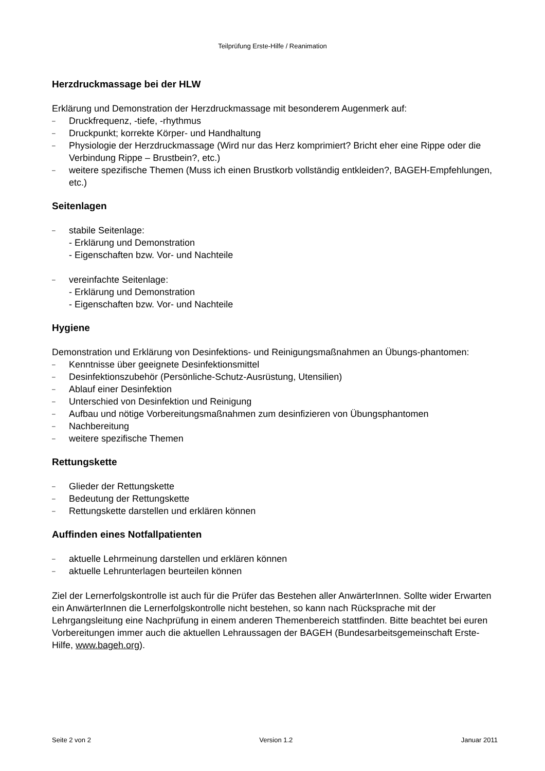Teilprüfung Erste-Hilfe / Reanimation
Herzdruckmassage bei der HLW
Erklärung und Demonstration der Herzdruckmassage mit besonderem Augenmerk auf:
– Druckfrequenz, -tiefe, -rhythmus
– Druckpunkt; korrekte Körper- und Handhaltung
– Physiologie der Herzdruckmassage (Wird nur das Herz komprimiert? Bricht eher eine Rippe oder die Verbindung Rippe – Brustbein?, etc.)
– weitere spezifische Themen (Muss ich einen Brustkorb vollständig entkleiden?, BAGEH-Empfehlungen, etc.)
Seitenlagen
– stabile Seitenlage:
- Erklärung und Demonstration
- Eigenschaften bzw. Vor- und Nachteile
– vereinfachte Seitenlage:
- Erklärung und Demonstration
- Eigenschaften bzw. Vor- und Nachteile
Hygiene
Demonstration und Erklärung von Desinfektions- und Reinigungsmaßnahmen an Übungs-phantomen:
– Kenntnisse über geeignete Desinfektionsmittel
– Desinfektionszubehör (Persönliche-Schutz-Ausrüstung, Utensilien)
– Ablauf einer Desinfektion
– Unterschied von Desinfektion und Reinigung
– Aufbau und nötige Vorbereitungsmaßnahmen zum desinfizieren von Übungsphantomen
– Nachbereitung
– weitere spezifische Themen
Rettungskette
– Glieder der Rettungskette
– Bedeutung der Rettungskette
– Rettungskette darstellen und erklären können
Auffinden eines Notfallpatienten
– aktuelle Lehrmeinung darstellen und erklären können
– aktuelle Lehrunterlagen beurteilen können
Ziel der Lernerfolgskontrolle ist auch für die Prüfer das Bestehen aller AnwärterInnen. Sollte wider Erwarten ein AnwärterInnen die Lernerfolgskontrolle nicht bestehen, so kann nach Rücksprache mit der Lehrgangsleitung eine Nachprüfung in einem anderen Themenbereich stattfinden. Bitte beachtet bei euren Vorbereitungen immer auch die aktuellen Lehraussagen der BAGEH (Bundesarbeitsgemeinschaft Erste-Hilfe, www.bageh.org).
Seite 2 von 2 Version 1.2 Januar 2011